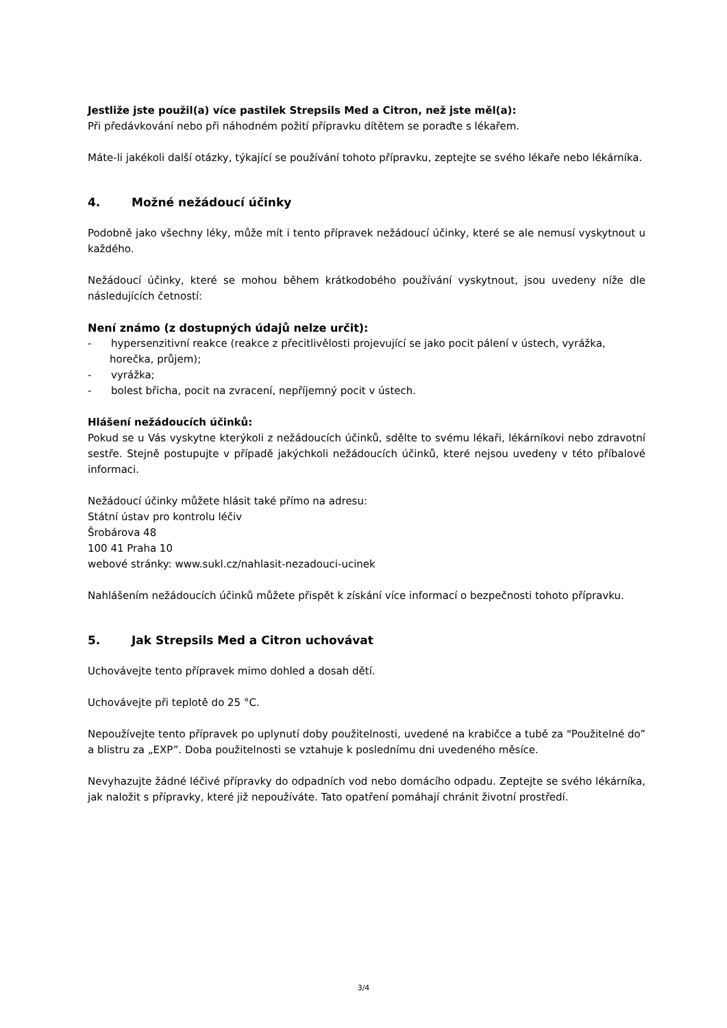Jestliže jste použil(a) více pastilek Strepsils Med a Citron, než jste měl(a):
Při předávkování nebo při náhodném požití přípravku dítětem se poraďte s lékařem.
Máte-li jakékoli další otázky, týkající se používání tohoto přípravku, zeptejte se svého lékaře nebo lékárníka.
4. Možné nežádoucí účinky
Podobně jako všechny léky, může mít i tento přípravek nežádoucí účinky, které se ale nemusí vyskytnout u každého.
Nežádoucí účinky, které se mohou během krátkodobého používání vyskytnout, jsou uvedeny níže dle následujících četností:
Není známo (z dostupných údajů nelze určit):
- hypersenzitivní reakce (reakce z přecitlivělosti projevující se jako pocit pálení v ústech, vyrážka, horečka, průjem);
- vyrážka;
- bolest břicha, pocit na zvracení, nepříjemný pocit v ústech.
Hlášení nežádoucích účinků:
Pokud se u Vás vyskytne kterýkoli z nežádoucích účinků, sdělte to svému lékaři, lékárníkovi nebo zdravotní sestře. Stejně postupujte v případě jakýchkoli nežádoucích účinků, které nejsou uvedeny v této příbalové informaci.
Nežádoucí účinky můžete hlásit také přímo na adresu:
Státní ústav pro kontrolu léčiv
Šrobárova 48
100 41 Praha 10
webové stránky: www.sukl.cz/nahlasit-nezadouci-ucinek
Nahlášením nežádoucích účinků můžete přispět k získání více informací o bezpečnosti tohoto přípravku.
5. Jak Strepsils Med a Citron uchovávat
Uchovávejte tento přípravek mimo dohled a dosah dětí.
Uchovávejte při teplotě do 25 °C.
Nepoužívejte tento přípravek po uplynutí doby použitelnosti, uvedené na krabičce a tubě za "Použitelné do” a blistru za „EXP”. Doba použitelnosti se vztahuje k poslednímu dni uvedeného měsíce.
Nevyhazujte žádné léčivé přípravky do odpadních vod nebo domácího odpadu. Zeptejte se svého lékárníka, jak naložit s přípravky, které již nepoužíváte. Tato opatření pomáhají chránit životní prostředí.
3/4